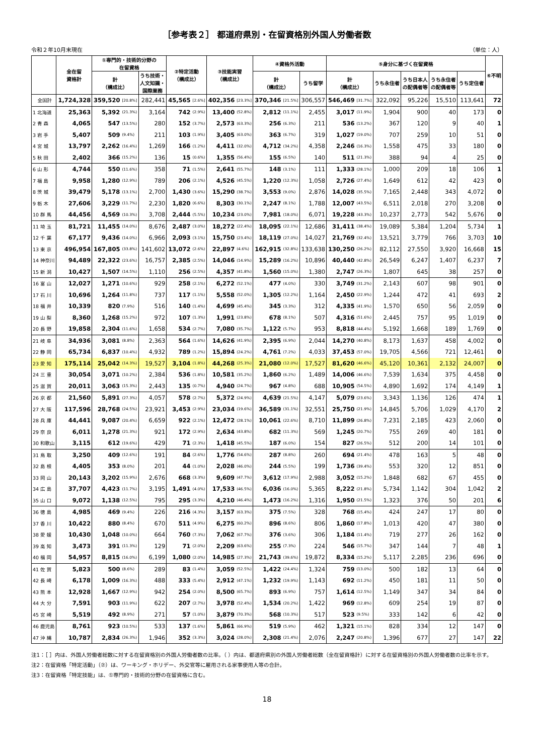［参考表２］ 都道府県別・在留資格別外国人労働者数
令和２年10月末現在 （単位：人）
| | 全在留 資格計 | ①専門的・技術的分野の 在留資格 | | | ②特定活動 （構成比） | | ③技能実習 （構成比） | | ④資格外活動 | | | ⑤身分に基づく在留資格 | | | | | | ⑥不明 |
| --- | --- | --- | --- | --- | --- | --- | --- | --- | --- | --- | --- | --- | --- | --- | --- | --- | --- | --- |
| | | 計 （構成比） | | うち技術・ 人文知識・ 国際業務 | | | | | 計 （構成比） | | うち留学 | 計 （構成比） | | うち永住者 | うち日本人 の配偶者等 | うち永住者 の配偶者等 | うち定住者 | |
| 全国計 | 1,724,328 | 359,520 | [20.8%] | 282,441 | 45,565 | [2.6%] | 402,356 | [23.3%] | 370,346 | [21.5%] | 306,557 | 546,469 | [31.7%] | 322,092 | 95,226 | 15,510 | 113,641 | 72 |
| 1 北海道 | 25,363 | 5,392 | (21.3%) | 3,164 | 742 | (2.9%) | 13,400 | (52.8%) | 2,812 | (11.1%) | 2,455 | 3,017 | (11.9%) | 1,904 | 900 | 40 | 173 | 0 |
| 2 青 森 | 4,065 | 547 | (13.5%) | 280 | 152 | (3.7%) | 2,573 | (63.3%) | 256 | (6.3%) | 211 | 536 | (13.2%) | 367 | 120 | 9 | 40 | 1 |
| 3 岩 手 | 5,407 | 509 | (9.4%) | 211 | 103 | (1.9%) | 3,405 | (63.0%) | 363 | (6.7%) | 319 | 1,027 | (19.0%) | 707 | 259 | 10 | 51 | 0 |
| 4 宮 城 | 13,797 | 2,262 | (16.4%) | 1,269 | 166 | (1.2%) | 4,411 | (32.0%) | 4,712 | (34.2%) | 4,358 | 2,246 | (16.3%) | 1,558 | 475 | 33 | 180 | 0 |
| 5 秋 田 | 2,402 | 366 | (15.2%) | 136 | 15 | (0.6%) | 1,355 | (56.4%) | 155 | (6.5%) | 140 | 511 | (21.3%) | 388 | 94 | 4 | 25 | 0 |
| 6 山 形 | 4,744 | 550 | (11.6%) | 358 | 71 | (1.5%) | 2,641 | (55.7%) | 148 | (3.1%) | 111 | 1,333 | (28.1%) | 1,000 | 209 | 18 | 106 | 1 |
| 7 福 島 | 9,958 | 1,280 | (12.9%) | 789 | 206 | (2.1%) | 4,526 | (45.5%) | 1,220 | (12.3%) | 1,058 | 2,726 | (27.4%) | 1,649 | 612 | 42 | 423 | 0 |
| 8 茨 城 | 39,479 | 5,178 | (13.1%) | 2,700 | 1,430 | (3.6%) | 15,290 | (38.7%) | 3,553 | (9.0%) | 2,876 | 14,028 | (35.5%) | 7,165 | 2,448 | 343 | 4,072 | 0 |
| 9 栃 木 | 27,606 | 3,229 | (11.7%) | 2,230 | 1,820 | (6.6%) | 8,303 | (30.1%) | 2,247 | (8.1%) | 1,788 | 12,007 | (43.5%) | 6,511 | 2,018 | 270 | 3,208 | 0 |
| 10 群 馬 | 44,456 | 4,569 | (10.3%) | 3,708 | 2,444 | (5.5%) | 10,234 | (23.0%) | 7,981 | (18.0%) | 6,071 | 19,228 | (43.3%) | 10,237 | 2,773 | 542 | 5,676 | 0 |
| 11 埼 玉 | 81,721 | 11,455 | (14.0%) | 8,676 | 2,487 | (3.0%) | 18,272 | (22.4%) | 18,095 | (22.1%) | 12,686 | 31,411 | (38.4%) | 19,089 | 5,384 | 1,204 | 5,734 | 1 |
| 12 千 葉 | 67,177 | 9,436 | (14.0%) | 6,966 | 2,093 | (3.1%) | 15,750 | (23.4%) | 18,119 | (27.0%) | 14,027 | 21,769 | (32.4%) | 13,521 | 3,779 | 766 | 3,703 | 10 |
| 13 東 京 | 496,954 | 167,805 | (33.8%) | 141,602 | 13,072 | (2.6%) | 22,897 | (4.6%) | 162,915 | (32.8%) | 133,638 | 130,250 | (26.2%) | 82,112 | 27,550 | 3,920 | 16,668 | 15 |
| 14 神奈川 | 94,489 | 22,322 | (23.6%) | 16,757 | 2,385 | (2.5%) | 14,046 | (14.9%) | 15,289 | (16.2%) | 10,896 | 40,440 | (42.8%) | 26,549 | 6,247 | 1,407 | 6,237 | 7 |
| 15 新 潟 | 10,427 | 1,507 | (14.5%) | 1,110 | 256 | (2.5%) | 4,357 | (41.8%) | 1,560 | (15.0%) | 1,380 | 2,747 | (26.3%) | 1,807 | 645 | 38 | 257 | 0 |
| 16 富 山 | 12,027 | 1,271 | (10.6%) | 929 | 258 | (2.1%) | 6,272 | (52.1%) | 477 | (4.0%) | 330 | 3,749 | (31.2%) | 2,143 | 607 | 98 | 901 | 0 |
| 17 石 川 | 10,696 | 1,264 | (11.8%) | 737 | 117 | (1.1%) | 5,558 | (52.0%) | 1,305 | (12.2%) | 1,164 | 2,450 | (22.9%) | 1,244 | 472 | 41 | 693 | 2 |
| 18 福 井 | 10,339 | 820 | (7.9%) | 516 | 140 | (1.4%) | 4,699 | (45.4%) | 345 | (3.3%) | 312 | 4,335 | (41.9%) | 1,570 | 650 | 56 | 2,059 | 0 |
| 19 山 梨 | 8,360 | 1,268 | (15.2%) | 972 | 107 | (1.3%) | 1,991 | (23.8%) | 678 | (8.1%) | 507 | 4,316 | (51.6%) | 2,445 | 757 | 95 | 1,019 | 0 |
| 20 長 野 | 19,858 | 2,304 | (11.6%) | 1,658 | 534 | (2.7%) | 7,080 | (35.7%) | 1,122 | (5.7%) | 953 | 8,818 | (44.4%) | 5,192 | 1,668 | 189 | 1,769 | 0 |
| 21 岐 阜 | 34,936 | 3,081 | (8.8%) | 2,363 | 564 | (1.6%) | 14,626 | (41.9%) | 2,395 | (6.9%) | 2,044 | 14,270 | (40.8%) | 8,173 | 1,637 | 458 | 4,002 | 0 |
| 22 静 岡 | 65,734 | 6,837 | (10.4%) | 4,932 | 789 | (1.2%) | 15,894 | (24.2%) | 4,761 | (7.2%) | 4,033 | 37,453 | (57.0%) | 19,705 | 4,566 | 721 | 12,461 | 0 |
| 23 愛 知 | 175,114 | 25,042 | (14.3%) | 19,527 | 3,104 | (1.8%) | 44,268 | (25.3%) | 21,080 | (12.0%) | 17,527 | 81,620 | (46.6%) | 45,120 | 10,361 | 2,132 | 24,007 | 0 |
| 24 三 重 | 30,054 | 3,071 | (10.2%) | 2,384 | 536 | (1.8%) | 10,581 | (35.2%) | 1,860 | (6.2%) | 1,489 | 14,006 | (46.6%) | 7,539 | 1,634 | 375 | 4,458 | 0 |
| 25 滋 賀 | 20,011 | 3,063 | (15.3%) | 2,443 | 135 | (0.7%) | 4,940 | (24.7%) | 967 | (4.8%) | 688 | 10,905 | (54.5%) | 4,890 | 1,692 | 174 | 4,149 | 1 |
| 26 京 都 | 21,560 | 5,891 | (27.3%) | 4,057 | 578 | (2.7%) | 5,372 | (24.9%) | 4,639 | (21.5%) | 4,147 | 5,079 | (23.6%) | 3,343 | 1,136 | 126 | 474 | 1 |
| 27 大 阪 | 117,596 | 28,768 | (24.5%) | 23,921 | 3,453 | (2.9%) | 23,034 | (19.6%) | 36,589 | (31.1%) | 32,551 | 25,750 | (21.9%) | 14,845 | 5,706 | 1,029 | 4,170 | 2 |
| 28 兵 庫 | 44,441 | 9,087 | (20.4%) | 6,659 | 922 | (2.1%) | 12,472 | (28.1%) | 10,061 | (22.6%) | 8,710 | 11,899 | (26.8%) | 7,231 | 2,185 | 423 | 2,060 | 0 |
| 29 奈 良 | 6,011 | 1,278 | (21.3%) | 921 | 172 | (2.9%) | 2,634 | (43.8%) | 682 | (11.3%) | 569 | 1,245 | (20.7%) | 755 | 269 | 40 | 181 | 0 |
| 30 和歌山 | 3,115 | 612 | (19.6%) | 429 | 71 | (2.3%) | 1,418 | (45.5%) | 187 | (6.0%) | 154 | 827 | (26.5%) | 512 | 200 | 14 | 101 | 0 |
| 31 鳥 取 | 3,250 | 409 | (12.6%) | 191 | 84 | (2.6%) | 1,776 | (54.6%) | 287 | (8.8%) | 260 | 694 | (21.4%) | 478 | 163 | 5 | 48 | 0 |
| 32 島 根 | 4,405 | 353 | (8.0%) | 201 | 44 | (1.0%) | 2,028 | (46.0%) | 244 | (5.5%) | 199 | 1,736 | (39.4%) | 553 | 320 | 12 | 851 | 0 |
| 33 岡 山 | 20,143 | 3,202 | (15.9%) | 2,676 | 668 | (3.3%) | 9,609 | (47.7%) | 3,612 | (17.9%) | 2,988 | 3,052 | (15.2%) | 1,848 | 682 | 67 | 455 | 0 |
| 34 広 島 | 37,707 | 4,423 | (11.7%) | 3,195 | 1,491 | (4.0%) | 17,533 | (46.5%) | 6,036 | (16.0%) | 5,365 | 8,222 | (21.8%) | 5,734 | 1,142 | 304 | 1,042 | 2 |
| 35 山 口 | 9,072 | 1,138 | (12.5%) | 795 | 295 | (3.3%) | 4,210 | (46.4%) | 1,473 | (16.2%) | 1,316 | 1,950 | (21.5%) | 1,323 | 376 | 50 | 201 | 6 |
| 36 徳 島 | 4,985 | 469 | (9.4%) | 226 | 216 | (4.3%) | 3,157 | (63.3%) | 375 | (7.5%) | 328 | 768 | (15.4%) | 424 | 247 | 17 | 80 | 0 |
| 37 香 川 | 10,422 | 880 | (8.4%) | 670 | 511 | (4.9%) | 6,275 | (60.2%) | 896 | (8.6%) | 806 | 1,860 | (17.8%) | 1,013 | 420 | 47 | 380 | 0 |
| 38 愛 媛 | 10,430 | 1,048 | (10.0%) | 664 | 760 | (7.3%) | 7,062 | (67.7%) | 376 | (3.6%) | 306 | 1,184 | (11.4%) | 719 | 277 | 26 | 162 | 0 |
| 39 高 知 | 3,473 | 391 | (11.3%) | 129 | 71 | (2.0%) | 2,209 | (63.6%) | 255 | (7.3%) | 224 | 546 | (15.7%) | 347 | 144 | 7 | 48 | 1 |
| 40 福 岡 | 54,957 | 8,815 | (16.0%) | 6,199 | 1,080 | (2.0%) | 14,985 | (27.3%) | 21,743 | (39.6%) | 19,872 | 8,334 | (15.2%) | 5,117 | 2,285 | 236 | 696 | 0 |
| 41 佐 賀 | 5,823 | 500 | (8.6%) | 289 | 83 | (1.4%) | 3,059 | (52.5%) | 1,422 | (24.4%) | 1,324 | 759 | (13.0%) | 500 | 182 | 13 | 64 | 0 |
| 42 長 崎 | 6,178 | 1,009 | (16.3%) | 488 | 333 | (5.4%) | 2,912 | (47.1%) | 1,232 | (19.9%) | 1,143 | 692 | (11.2%) | 450 | 181 | 11 | 50 | 0 |
| 43 熊 本 | 12,928 | 1,667 | (12.9%) | 942 | 254 | (2.0%) | 8,500 | (65.7%) | 893 | (6.9%) | 757 | 1,614 | (12.5%) | 1,149 | 347 | 34 | 84 | 0 |
| 44 大 分 | 7,591 | 903 | (11.9%) | 622 | 207 | (2.7%) | 3,978 | (52.4%) | 1,534 | (20.2%) | 1,422 | 969 | (12.8%) | 609 | 254 | 19 | 87 | 0 |
| 45 宮 崎 | 5,519 | 492 | (8.9%) | 271 | 57 | (1.0%) | 3,879 | (70.3%) | 568 | (10.3%) | 517 | 523 | (9.5%) | 333 | 142 | 6 | 42 | 0 |
| 46 鹿児島 | 8,761 | 923 | (10.5%) | 533 | 137 | (1.6%) | 5,861 | (66.9%) | 519 | (5.9%) | 462 | 1,321 | (15.1%) | 828 | 334 | 12 | 147 | 0 |
| 47 沖 縄 | 10,787 | 2,834 | (26.3%) | 1,946 | 352 | (3.3%) | 3,024 | (28.0%) | 2,308 | (21.4%) | 2,076 | 2,247 | (20.8%) | 1,396 | 677 | 27 | 147 | 22 |
注1：［ ］内は、外国人労働者総数に対する在留資格別の外国人労働者数の比率。（ ）内は、都道府県別の外国人労働者総数（全在留資格計）に対する在留資格別の外国人労働者数の比率を示す。
注2：在留資格「特定活動」（②）は、ワーキング・ホリデー、外交官等に雇用される家事使用人等の合計。
注3：在留資格「特定技能」は、①専門的・技術的分野の在留資格に含む。
18